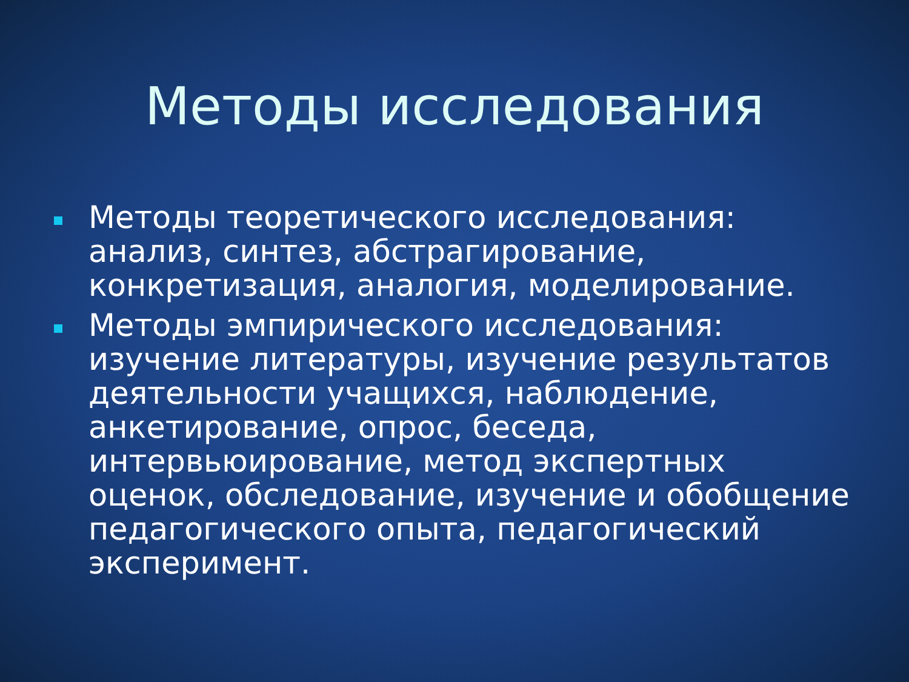Методы исследования
Методы теоретического исследования: анализ, синтез, абстрагирование, конкретизация, аналогия, моделирование.
Методы эмпирического исследования: изучение литературы, изучение результатов деятельности учащихся, наблюдение, анкетирование, опрос, беседа, интервьюирование, метод экспертных оценок, обследование, изучение и обобщение педагогического опыта, педагогический эксперимент.